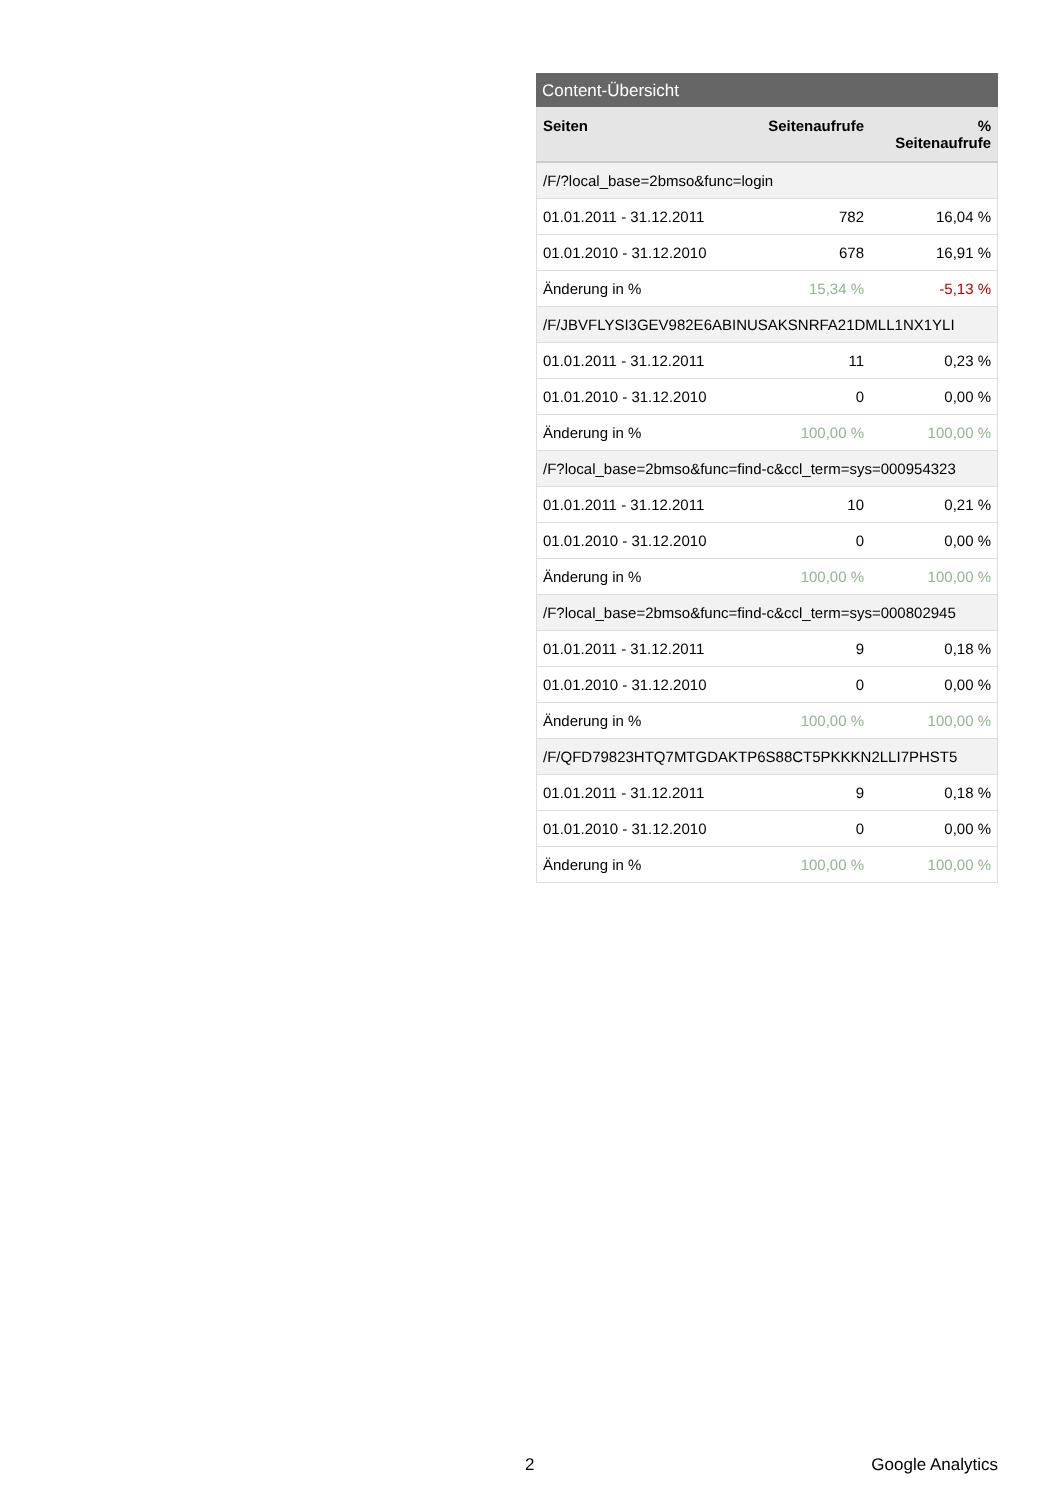Content-Übersicht
| Seiten | Seitenaufrufe | % Seitenaufrufe |
| --- | --- | --- |
| /F/?local_base=2bmso&func=login | | |
| 01.01.2011 - 31.12.2011 | 782 | 16,04 % |
| 01.01.2010 - 31.12.2010 | 678 | 16,91 % |
| Änderung in % | 15,34 % | -5,13 % |
| /F/JBVFLYSI3GEV982E6ABINUSAKSNRFA21DMLL1NX1YLI | | |
| 01.01.2011 - 31.12.2011 | 11 | 0,23 % |
| 01.01.2010 - 31.12.2010 | 0 | 0,00 % |
| Änderung in % | 100,00 % | 100,00 % |
| /F?local_base=2bmso&func=find-c&ccl_term=sys=000954323 | | |
| 01.01.2011 - 31.12.2011 | 10 | 0,21 % |
| 01.01.2010 - 31.12.2010 | 0 | 0,00 % |
| Änderung in % | 100,00 % | 100,00 % |
| /F?local_base=2bmso&func=find-c&ccl_term=sys=000802945 | | |
| 01.01.2011 - 31.12.2011 | 9 | 0,18 % |
| 01.01.2010 - 31.12.2010 | 0 | 0,00 % |
| Änderung in % | 100,00 % | 100,00 % |
| /F/QFD79823HTQ7MTGDAKTP6S88CT5PKKKN2LLI7PHST5 | | |
| 01.01.2011 - 31.12.2011 | 9 | 0,18 % |
| 01.01.2010 - 31.12.2010 | 0 | 0,00 % |
| Änderung in % | 100,00 % | 100,00 % |
2 Google Analytics